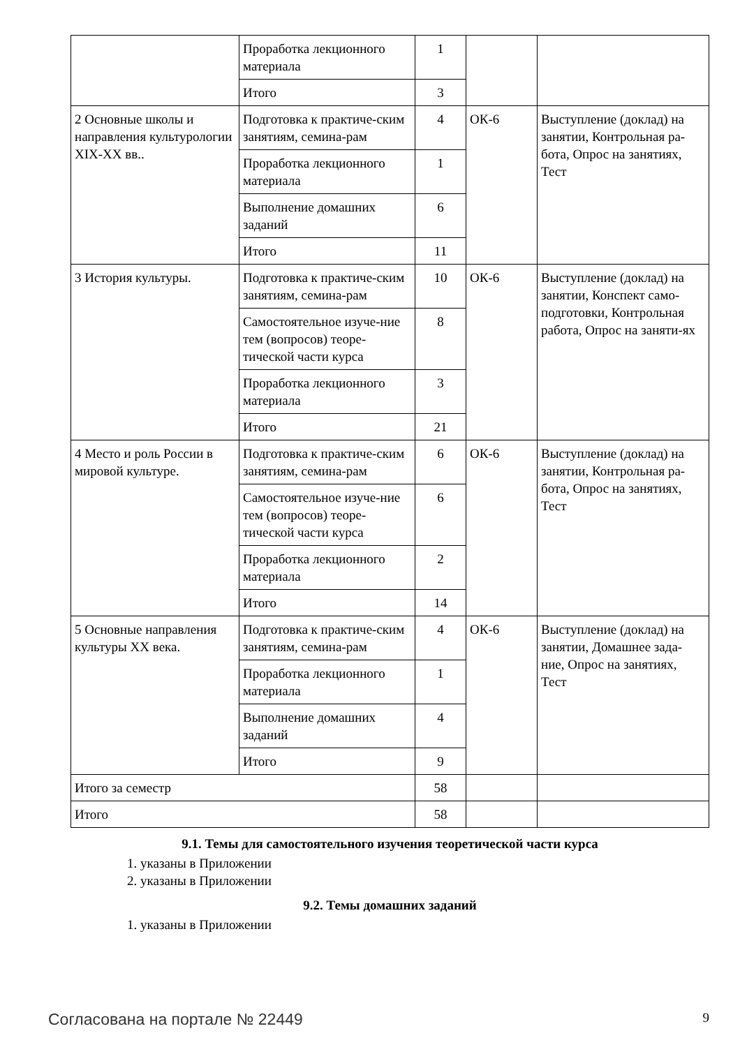| | Проработка лекционного материала | 1 | | |
| | Итого | 3 | | |
| 2 Основные школы и направления культурологии XIX-XX вв.. | Подготовка к практиче-ским занятиям, семина-рам | 4 | ОК-6 | Выступление (доклад) на занятии, Контрольная ра-бота, Опрос на занятиях, Тест |
| | Проработка лекционного материала | 1 | | |
| | Выполнение домашних заданий | 6 | | |
| | Итого | 11 | | |
| 3 История культуры. | Подготовка к практиче-ским занятиям, семина-рам | 10 | ОК-6 | Выступление (доклад) на занятии, Конспект само-подготовки, Контрольная работа, Опрос на заняти-ях |
| | Самостоятельное изуче-ние тем (вопросов) теоре-тической части курса | 8 | | |
| | Проработка лекционного материала | 3 | | |
| | Итого | 21 | | |
| 4 Место и роль России в мировой культуре. | Подготовка к практиче-ским занятиям, семина-рам | 6 | ОК-6 | Выступление (доклад) на занятии, Контрольная ра-бота, Опрос на занятиях, Тест |
| | Самостоятельное изуче-ние тем (вопросов) теоре-тической части курса | 6 | | |
| | Проработка лекционного материала | 2 | | |
| | Итого | 14 | | |
| 5 Основные направления культуры XX века. | Подготовка к практиче-ским занятиям, семина-рам | 4 | ОК-6 | Выступление (доклад) на занятии, Домашнее зада-ние, Опрос на занятиях, Тест |
| | Проработка лекционного материала | 1 | | |
| | Выполнение домашних заданий | 4 | | |
| | Итого | 9 | | |
| Итого за семестр | | 58 | | |
| Итого | | 58 | | |
9.1. Темы для самостоятельного изучения теоретической части курса
1. указаны в Приложении
2. указаны в Приложении
9.2. Темы домашних заданий
1. указаны в Приложении
Согласована на портале № 22449 9